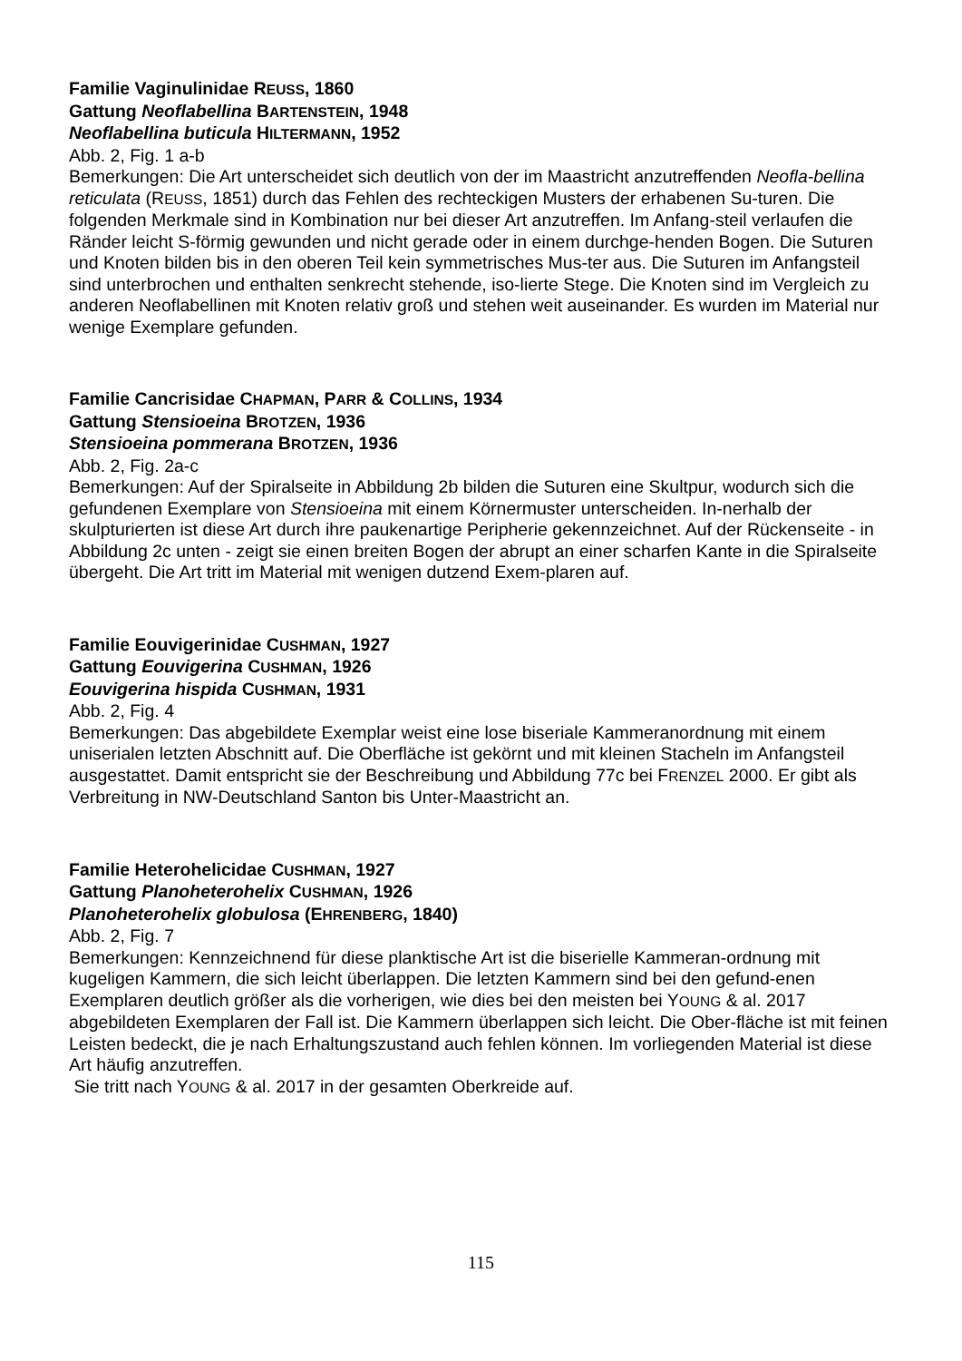Familie Vaginulinidae REUSS, 1860
Gattung Neoflabellina BARTENSTEIN, 1948
Neoflabellina buticula HILTERMANN, 1952
Abb. 2, Fig. 1 a-b
Bemerkungen: Die Art unterscheidet sich deutlich von der im Maastricht anzutreffenden Neofla-bellina reticulata (REUSS, 1851) durch das Fehlen des rechteckigen Musters der erhabenen Su-turen. Die folgenden Merkmale sind in Kombination nur bei dieser Art anzutreffen. Im Anfang-steil verlaufen die Ränder leicht S-förmig gewunden und nicht gerade oder in einem durchge-henden Bogen. Die Suturen und Knoten bilden bis in den oberen Teil kein symmetrisches Mus-ter aus. Die Suturen im Anfangsteil sind unterbrochen und enthalten senkrecht stehende, iso-lierte Stege. Die Knoten sind im Vergleich zu anderen Neoflabellinen mit Knoten relativ groß und stehen weit auseinander. Es wurden im Material nur wenige Exemplare gefunden.
Familie Cancrisidae CHAPMAN, PARR & COLLINS, 1934
Gattung Stensioeina BROTZEN, 1936
Stensioeina pommerana BROTZEN, 1936
Abb. 2, Fig. 2a-c
Bemerkungen: Auf der Spiralseite in Abbildung 2b bilden die Suturen eine Skultpur, wodurch sich die gefundenen Exemplare von Stensioeina mit einem Körnermuster unterscheiden. In-nerhalb der skulpturierten ist diese Art durch ihre paukenartige Peripherie gekennzeichnet. Auf der Rückenseite - in Abbildung 2c unten - zeigt sie einen breiten Bogen der abrupt an einer scharfen Kante in die Spiralseite übergeht. Die Art tritt im Material mit wenigen dutzend Exem-plaren auf.
Familie Eouvigerinidae CUSHMAN, 1927
Gattung Eouvigerina CUSHMAN, 1926
Eouvigerina hispida CUSHMAN, 1931
Abb. 2, Fig. 4
Bemerkungen: Das abgebildete Exemplar weist eine lose biseriale Kammeranordnung mit einem uniserialen letzten Abschnitt auf. Die Oberfläche ist gekörnt und mit kleinen Stacheln im Anfangsteil ausgestattet. Damit entspricht sie der Beschreibung und Abbildung 77c bei FRENZEL 2000. Er gibt als Verbreitung in NW-Deutschland Santon bis Unter-Maastricht an.
Familie Heterohelicidae CUSHMAN, 1927
Gattung Planoheterohelix CUSHMAN, 1926
Planoheterohelix globulosa (EHRENBERG, 1840)
Abb. 2, Fig. 7
Bemerkungen: Kennzeichnend für diese planktische Art ist die biserielle Kammeran-ordnung mit kugeligen Kammern, die sich leicht überlappen. Die letzten Kammern sind bei den gefund-enen Exemplaren deutlich größer als die vorherigen, wie dies bei den meisten bei YOUNG & al. 2017 abgebildeten Exemplaren der Fall ist. Die Kammern überlappen sich leicht. Die Ober-fläche ist mit feinen Leisten bedeckt, die je nach Erhaltungszustand auch fehlen können. Im vorliegenden Material ist diese Art häufig anzutreffen.
Sie tritt nach YOUNG & al. 2017 in der gesamten Oberkreide auf.
115